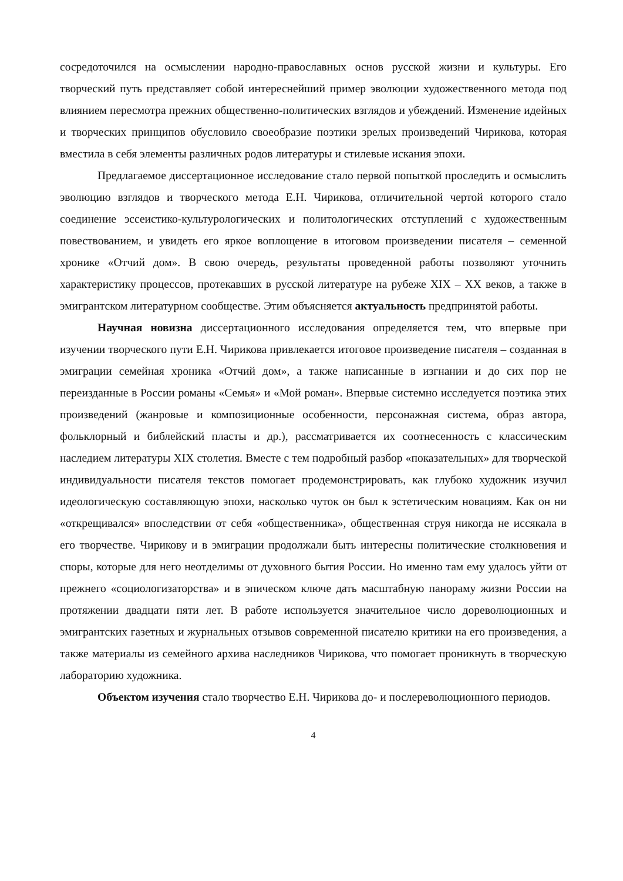сосредоточился на осмыслении народно-православных основ русской жизни и культуры. Его творческий путь представляет собой интереснейший пример эволюции художественного метода под влиянием пересмотра прежних общественно-политических взглядов и убеждений. Изменение идейных и творческих принципов обусловило своеобразие поэтики зрелых произведений Чирикова, которая вместила в себя элементы различных родов литературы и стилевые искания эпохи.
Предлагаемое диссертационное исследование стало первой попыткой проследить и осмыслить эволюцию взглядов и творческого метода Е.Н. Чирикова, отличительной чертой которого стало соединение эссеистико-культурологических и политологических отступлений с художественным повествованием, и увидеть его яркое воплощение в итоговом произведении писателя – семенной хронике «Отчий дом». В свою очередь, результаты проведенной работы позволяют уточнить характеристику процессов, протекавших в русской литературе на рубеже XIX – XX веков, а также в эмигрантском литературном сообществе. Этим объясняется актуальность предпринятой работы.
Научная новизна диссертационного исследования определяется тем, что впервые при изучении творческого пути Е.Н. Чирикова привлекается итоговое произведение писателя – созданная в эмиграции семейная хроника «Отчий дом», а также написанные в изгнании и до сих пор не переизданные в России романы «Семья» и «Мой роман». Впервые системно исследуется поэтика этих произведений (жанровые и композиционные особенности, персонажная система, образ автора, фольклорный и библейский пласты и др.), рассматривается их соотнесенность с классическим наследием литературы XIX столетия. Вместе с тем подробный разбор «показательных» для творческой индивидуальности писателя текстов помогает продемонстрировать, как глубоко художник изучил идеологическую составляющую эпохи, насколько чуток он был к эстетическим новациям. Как он ни «открещивался» впоследствии от себя «общественника», общественная струя никогда не иссякала в его творчестве. Чирикову и в эмиграции продолжали быть интересны политические столкновения и споры, которые для него неотделимы от духовного бытия России. Но именно там ему удалось уйти от прежнего «социологизаторства» и в эпическом ключе дать масштабную панораму жизни России на протяжении двадцати пяти лет. В работе используется значительное число дореволюционных и эмигрантских газетных и журнальных отзывов современной писателю критики на его произведения, а также материалы из семейного архива наследников Чирикова, что помогает проникнуть в творческую лабораторию художника.
Объектом изучения стало творчество Е.Н. Чирикова до- и послереволюционного периодов.
4